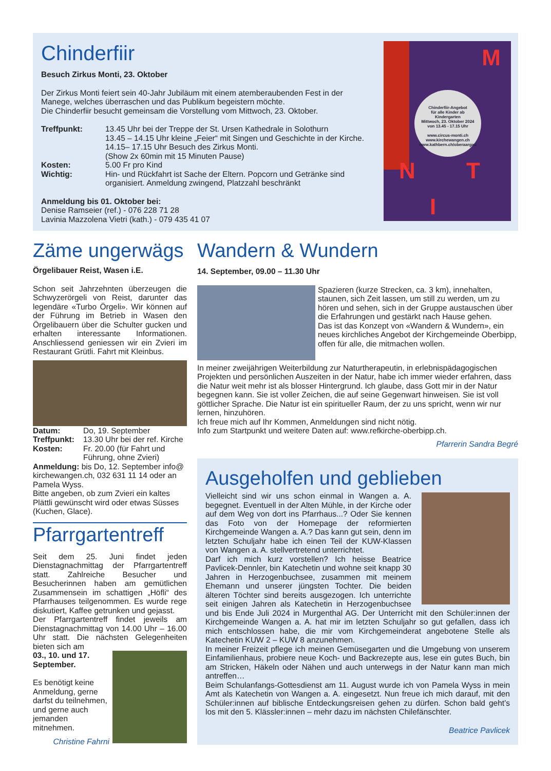Chinderfiir
Besuch Zirkus Monti, 23. Oktober
Der Zirkus Monti feiert sein 40-Jahr Jubiläum mit einem atemberaubenden Fest in der Manege, welches überraschen und das Publikum begeistern möchte.
Die Chinderfiir besucht gemeinsam die Vorstellung vom Mittwoch, 23. Oktober.
| Treffpunkt: | 13.45 Uhr bei der Treppe der St. Ursen Kathedrale in Solothurn 13.45 – 14.15 Uhr kleine „Feier“ mit Singen und Geschichte in der Kirche. 14.15– 17.15 Uhr Besuch des Zirkus Monti. (Show 2x 60min mit 15 Minuten Pause) |
| Kosten: | 5.00 Fr pro Kind |
| Wichtig: | Hin- und Rückfahrt ist Sache der Eltern. Popcorn und Getränke sind organisiert. Anmeldung zwingend, Platzzahl beschränkt |
Anmeldung bis 01. Oktober bei:
Denise Ramseier (ref.) - 076 228 71 28
Lavinia Mazzolena Vietri (kath.) - 079 435 41 07
Chinderfiir-Angebot
für alle Kinder ab
Kindergarten
Mittwoch, 23. Oktober 2024
von 13.45 - 17.15 Uhr
www.circus-monti.ch
www.kirchewangen.ch
www.kathbern.ch/oberaargau
M
N T
I
Zäme ungerwägs
Örgelibauer Reist, Wasen i.E.
Schon seit Jahrzehnten überzeugen die Schwyzerörgeli von Reist, darunter das legendäre «Turbo Örgeli». Wir können auf der Führung im Betrieb in Wasen den Örgelibauern über die Schulter gucken und erhalten interessante Informationen. Anschliessend geniessen wir ein Zvieri im Restaurant Grütli. Fahrt mit Kleinbus.
| Datum: | Do, 19. September |
| Treffpunkt: | 13.30 Uhr bei der ref. Kirche |
| Kosten: | Fr. 20.00 (für Fahrt und Führung, ohne Zvieri) |
Anmeldung: bis Do, 12. September info@ kirchewangen.ch, 032 631 11 14 oder an Pamela Wyss.
Bitte angeben, ob zum Zvieri ein kaltes Plättli gewünscht wird oder etwas Süsses (Kuchen, Glace).
Pfarrgartentreff
Seit dem 25. Juni findet jeden Dienstagnachmittag der Pfarrgartentreff statt. Zahlreiche Besucher und Besucherinnen haben am gemütlichen Zusammensein im schattigen „Höfli“ des Pfarrhauses teilgenommen. Es wurde rege diskutiert, Kaffee getrunken und gejasst.
Der Pfarrgartentreff findet jeweils am Dienstagnachmittag von 14.00 Uhr – 16.00 Uhr statt. Die nächsten Gelegenheiten bieten sich am
03., 10. und 17. September.
Es benötigt keine Anmeldung, gerne darfst du teilnehmen, und gerne auch jemanden mitnehmen.
Christine Fahrni
Wandern & Wundern
14. September, 09.00 – 11.30 Uhr
Spazieren (kurze Strecken, ca. 3 km), innehalten, staunen, sich Zeit lassen, um still zu werden, um zu hören und sehen, sich in der Gruppe austauschen über die Erfahrungen und gestärkt nach Hause gehen.
Das ist das Konzept von «Wandern & Wundern», ein neues kirchliches Angebot der Kirchgemeinde Oberbipp, offen für alle, die mitmachen wollen.
In meiner zweijährigen Weiterbildung zur Naturtherapeutin, in erlebnispädagogischen Projekten und persönlichen Auszeiten in der Natur, habe ich immer wieder erfahren, dass die Natur weit mehr ist als blosser Hintergrund. Ich glaube, dass Gott mir in der Natur begegnen kann. Sie ist voller Zeichen, die auf seine Gegenwart hinweisen. Sie ist voll göttlicher Sprache. Die Natur ist ein spiritueller Raum, der zu uns spricht, wenn wir nur lernen, hinzuhören.
Ich freue mich auf Ihr Kommen, Anmeldungen sind nicht nötig.
Info zum Startpunkt und weitere Daten auf: www.refkirche-oberbipp.ch.
Pfarrerin Sandra Begré
Ausgeholfen und geblieben
Vielleicht sind wir uns schon einmal in Wangen a. A. begegnet. Eventuell in der Alten Mühle, in der Kirche oder auf dem Weg von dort ins Pfarrhaus...? Oder Sie kennen das Foto von der Homepage der reformierten Kirchgemeinde Wangen a. A.? Das kann gut sein, denn im letzten Schuljahr habe ich einen Teil der KUW-Klassen von Wangen a. A. stellvertretend unterrichtet.
Darf ich mich kurz vorstellen? Ich heisse Beatrice Pavlicek-Dennler, bin Katechetin und wohne seit knapp 30 Jahren in Herzogenbuchsee, zusammen mit meinem Ehemann und unserer jüngsten Tochter. Die beiden älteren Töchter sind bereits ausgezogen. Ich unterrichte seit einigen Jahren als Katechetin in Herzogenbuchsee und bis Ende Juli 2024 in Murgenthal AG. Der Unterricht mit den Schüler:innen der Kirchgemeinde Wangen a. A. hat mir im letzten Schuljahr so gut gefallen, dass ich mich entschlossen habe, die mir vom Kirchgemeinderat angebotene Stelle als Katechetin KUW 2 – KUW 8 anzunehmen.
In meiner Freizeit pflege ich meinen Gemüsegarten und die Umgebung von unserem Einfamilienhaus, probiere neue Koch- und Backrezepte aus, lese ein gutes Buch, bin am Stricken, Häkeln oder Nähen und auch unterwegs in der Natur kann man mich antreffen…
Beim Schulanfangs-Gottesdienst am 11. August wurde ich von Pamela Wyss in mein Amt als Katechetin von Wangen a. A. eingesetzt. Nun freue ich mich darauf, mit den Schüler:innen auf biblische Entdeckungsreisen gehen zu dürfen. Schon bald geht’s los mit den 5. Klässler:innen – mehr dazu im nächsten Chilefänschter.
Beatrice Pavlicek